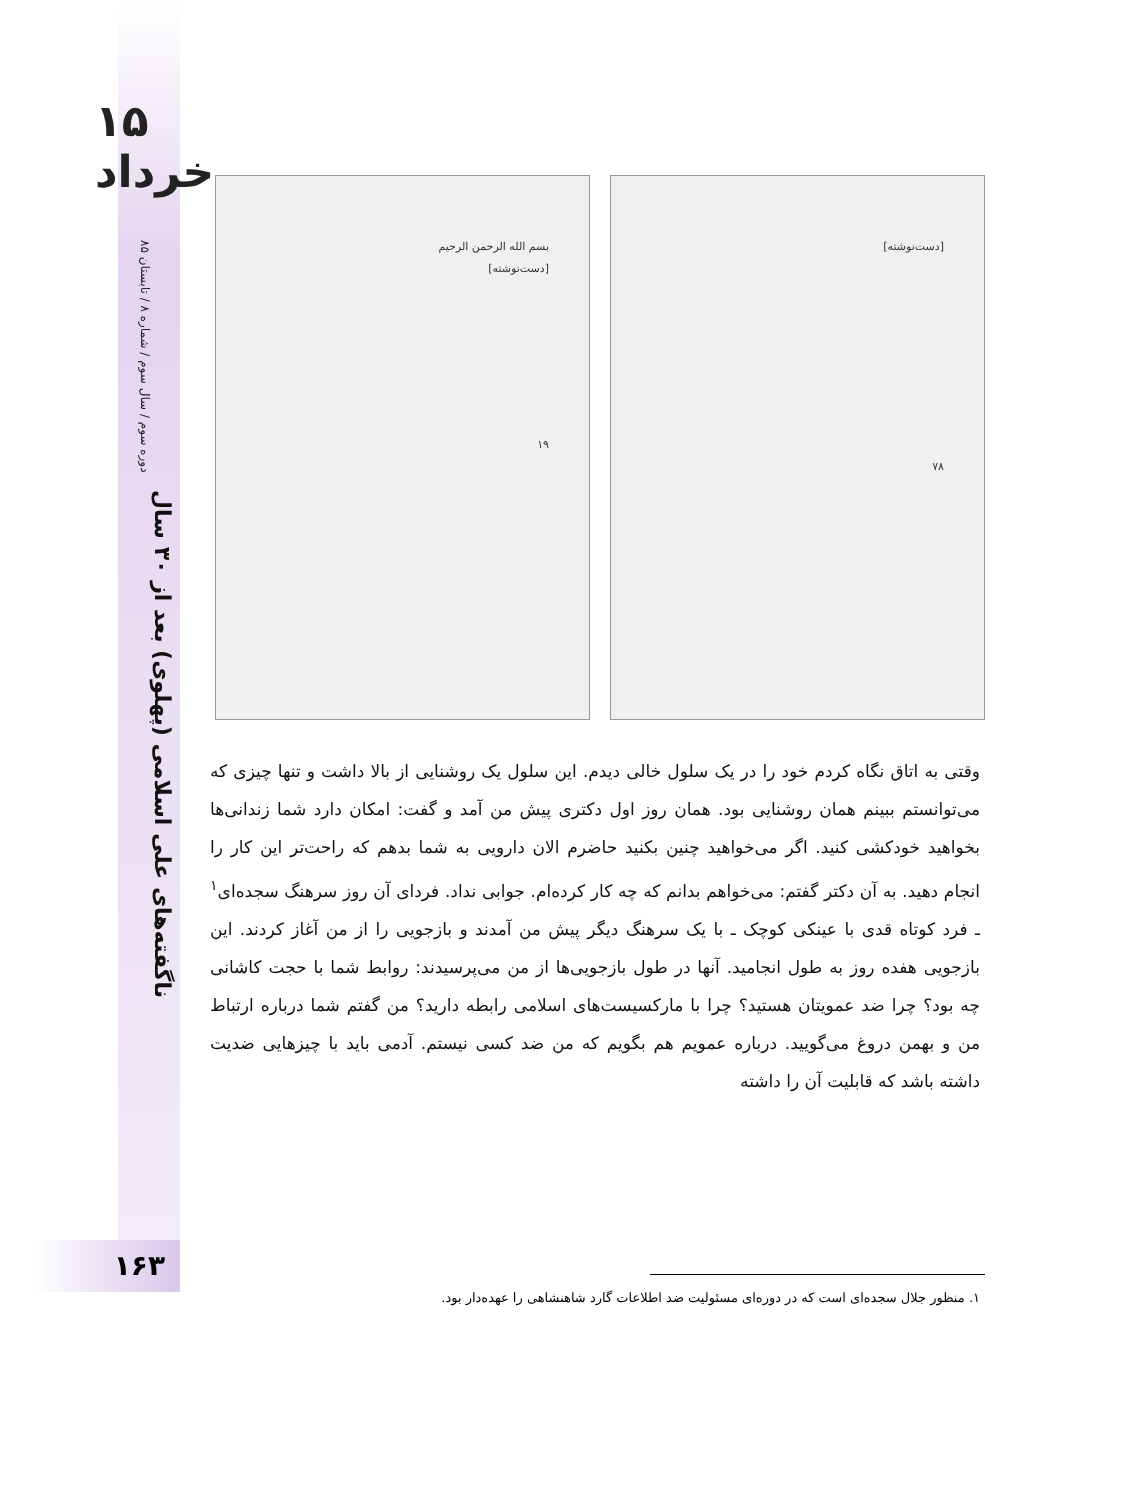۱۵ خرداد
دوره سوم / سال سوم / شماره ۸ / تابستان ۸۵
ناگفته‌های علی اسلامی (پهلوی) بعد از ۳۰ سال
۱۶۳
بسم الله الرحمن الرحیم
[دست‌نوشته]
۱۹
[دست‌نوشته]
۷۸
وقتی به اتاق نگاه کردم خود را در یک سلول خالی دیدم. این سلول یک روشنایی از بالا داشت و تنها چیزی که می‌توانستم ببینم همان روشنایی بود. همان روز اول دکتری پیش من آمد و گفت: امکان دارد شما زندانی‌ها بخواهید خودکشی کنید. اگر می‌خواهید چنین بکنید حاضرم الان دارویی به شما بدهم که راحت‌تر این کار را انجام دهید. به آن دکتر گفتم: می‌خواهم بدانم که چه کار کرده‌ام. جوابی نداد. فردای آن روز سرهنگ سجده‌ای<sup>۱</sup> ـ فرد کوتاه قدی با عینکی کوچک ـ با یک سرهنگ دیگر پیش من آمدند و بازجویی را از من آغاز کردند. این بازجویی هفده روز به طول انجامید. آنها در طول بازجویی‌ها از من می‌پرسیدند: روابط شما با حجت کاشانی چه بود؟ چرا ضد عمویتان هستید؟ چرا با مارکسیست‌های اسلامی رابطه دارید؟ من گفتم شما درباره ارتباط من و بهمن دروغ می‌گویید. درباره عمویم هم بگویم که من ضد کسی نیستم. آدمی باید با چیزهایی ضدیت داشته باشد که قابلیت آن را داشته
۱. منظور جلال سجده‌ای است که در دوره‌ای مسئولیت ضد اطلاعات گارد شاهنشاهی را عهده‌دار بود.